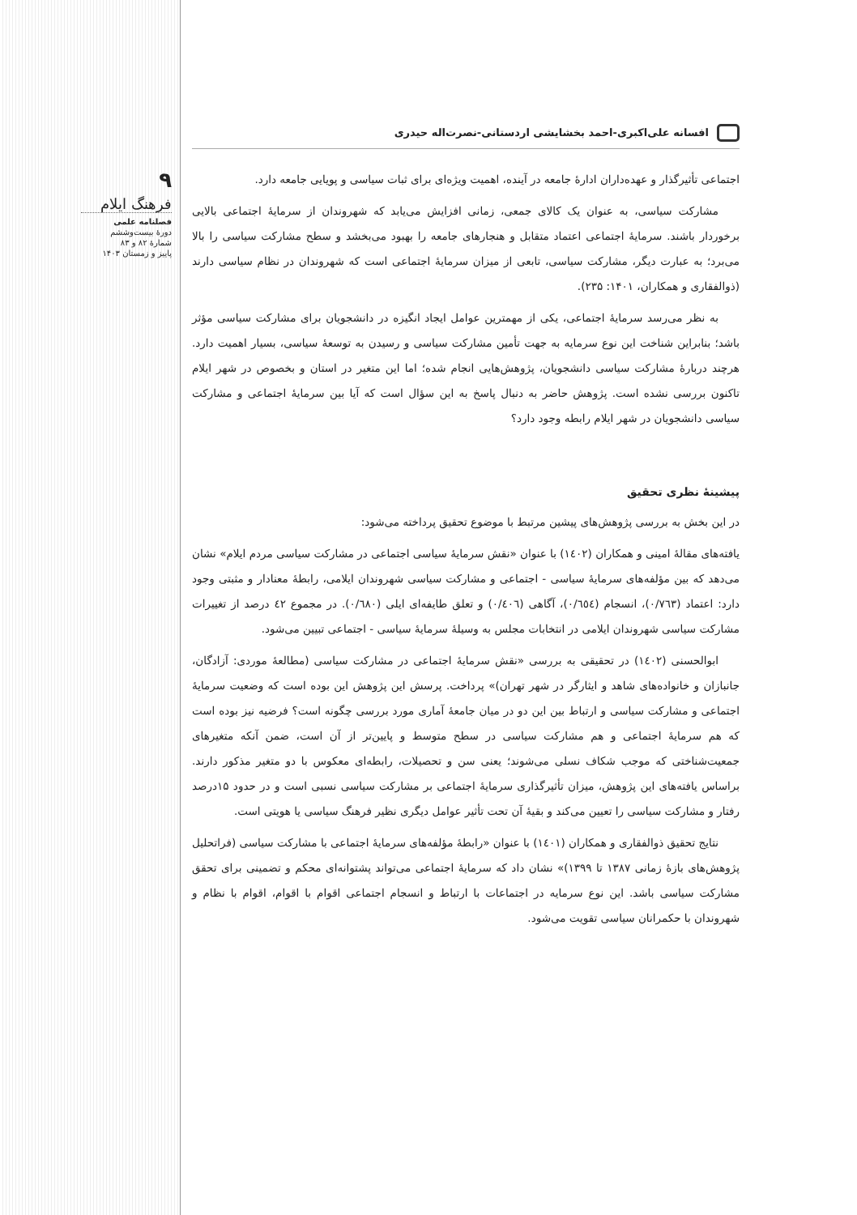۹
فرهنگ ایلام
فصلنامه علمی
دورۀ بیست‌وششم
شمارۀ ۸۲ و ۸۳
پاییز و زمستان ۱۴۰۳
افسانه علی‌اکبری-احمد بخشایشی اردستانی-نصرت‌اله حیدری
اجتماعی تأثیرگذار و عهده‌داران ادارۀ جامعه در آینده، اهمیت ویژه‌ای برای ثبات سیاسی و پویایی جامعه دارد.
مشارکت سیاسی، به عنوان یک کالای جمعی، زمانی افزایش می‌یابد که شهروندان از سرمایۀ اجتماعی بالایی برخوردار باشند. سرمایۀ اجتماعی اعتماد متقابل و هنجارهای جامعه را بهبود می‌بخشد و سطح مشارکت سیاسی را بالا می‌برد؛ به عبارت دیگر، مشارکت سیاسی، تابعی از میزان سرمایۀ اجتماعی است که شهروندان در نظام سیاسی دارند (ذوالفقاری و همکاران، ۱۴۰۱: ۲۳۵).
به نظر می‌رسد سرمایۀ اجتماعی، یکی از مهمترین عوامل ایجاد انگیزه در دانشجویان برای مشارکت سیاسی مؤثر باشد؛ بنابراین شناخت این نوع سرمایه به جهت تأمین مشارکت سیاسی و رسیدن به توسعۀ سیاسی، بسیار اهمیت دارد. هرچند دربارۀ مشارکت سیاسی دانشجویان، پژوهش‌هایی انجام شده؛ اما این متغیر در استان و بخصوص در شهر ایلام تاکنون بررسی نشده است. پژوهش حاضر به دنبال پاسخ به این سؤال است که آیا بین سرمایۀ اجتماعی و مشارکت سیاسی دانشجویان در شهر ایلام رابطه وجود دارد؟
پیشینۀ نظری تحقیق
در این بخش به بررسی پژوهش‌های پیشین مرتبط با موضوع تحقیق پرداخته می‌شود:
یافته‌های مقالۀ امینی و همکاران (۱٤۰۲) با عنوان «نقش سرمایۀ سیاسی اجتماعی در مشارکت سیاسی مردم ایلام» نشان می‌دهد که بین مؤلفه‌های سرمایۀ سیاسی - اجتماعی و مشارکت سیاسی شهروندان ایلامی، رابطۀ معنادار و مثبتی وجود دارد: اعتماد (۰/۷٦۳)، انسجام (۰/٦٥٤)، آگاهی (۰/٤۰٦) و تعلق طایفه‌ای ایلی (۰/٦٨۰). در مجموع ٤٢ درصد از تغییرات مشارکت سیاسی شهروندان ایلامی در انتخابات مجلس به وسیلۀ سرمایۀ سیاسی - اجتماعی تبیین می‌شود.
ابوالحسنی (۱٤۰۲) در تحقیقی به بررسی «نقش سرمایۀ اجتماعی در مشارکت سیاسی (مطالعۀ موردی: آزادگان، جانبازان و خانواده‌های شاهد و ایثارگر در شهر تهران)» پرداخت. پرسش این پژوهش این بوده است که وضعیت سرمایۀ اجتماعی و مشارکت سیاسی و ارتباط بین این دو در میان جامعۀ آماری مورد بررسی چگونه است؟ فرضیه نیز بوده است که هم سرمایۀ اجتماعی و هم مشارکت سیاسی در سطح متوسط و پایین‌تر از آن است، ضمن آنکه متغیرهای جمعیت‌شناختی که موجب شکاف نسلی می‌شوند؛ یعنی سن و تحصیلات، رابطه‌ای معکوس با دو متغیر مذکور دارند. براساس یافته‌های این پژوهش، میزان تأثیرگذاری سرمایۀ اجتماعی بر مشارکت سیاسی نسبی است و در حدود ۱۵درصد رفتار و مشارکت سیاسی را تعیین می‌کند و بقیۀ آن تحت تأثیر عوامل دیگری نظیر فرهنگ سیاسی یا هویتی است.
نتایج تحقیق ذوالفقاری و همکاران (۱٤۰۱) با عنوان «رابطۀ مؤلفه‌های سرمایۀ اجتماعی با مشارکت سیاسی (فراتحلیل پژوهش‌های بازۀ زمانی ۱۳۸۷ تا ۱۳۹۹)» نشان داد که سرمایۀ اجتماعی می‌تواند پشتوانه‌ای محکم و تضمینی برای تحقق مشارکت سیاسی باشد. این نوع سرمایه در اجتماعات با ارتباط و انسجام اجتماعی اقوام با اقوام، اقوام با نظام و شهروندان با حکمرانان سیاسی تقویت می‌شود.